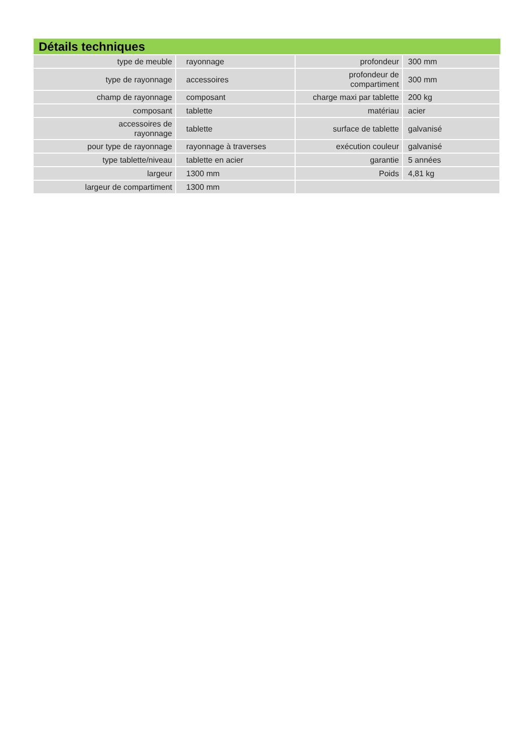Détails techniques
| type de meuble | rayonnage | profondeur | 300 mm |
| type de rayonnage | accessoires | profondeur de compartiment | 300 mm |
| champ de rayonnage | composant | charge maxi par tablette | 200 kg |
| composant | tablette | matériau | acier |
| accessoires de rayonnage | tablette | surface de tablette | galvanisé |
| pour type de rayonnage | rayonnage à traverses | exécution couleur | galvanisé |
| type tablette/niveau | tablette en acier | garantie | 5 années |
| largeur | 1300 mm | Poids | 4,81 kg |
| largeur de compartiment | 1300 mm | | |